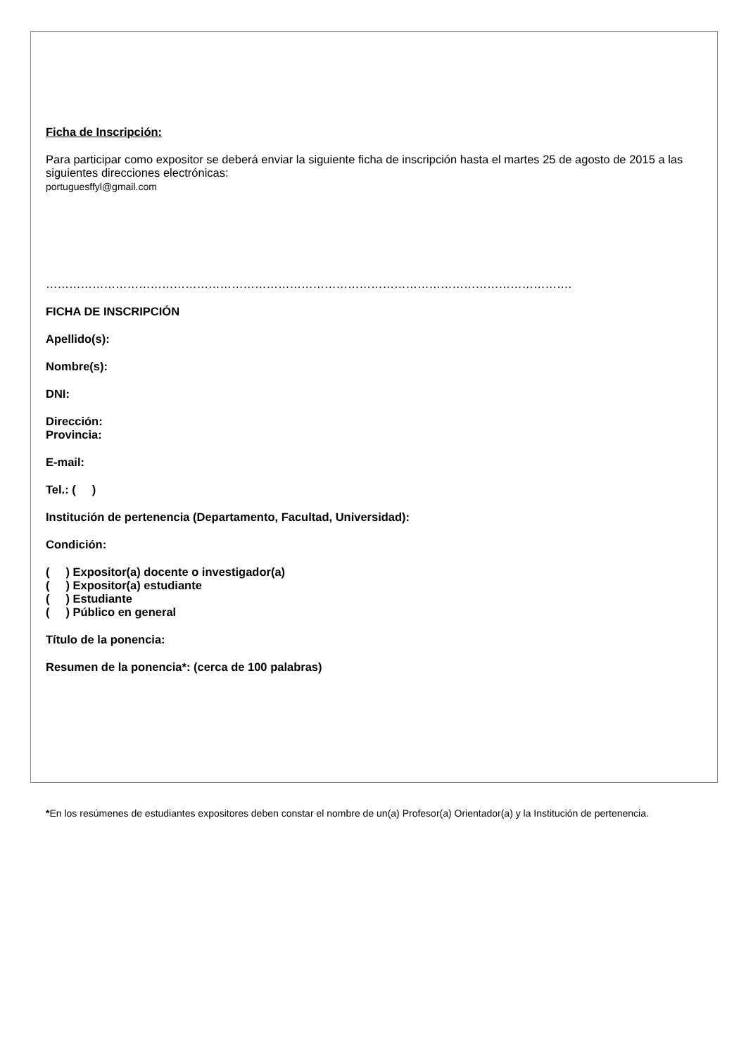Ficha de Inscripción:
Para participar como expositor se deberá enviar la siguiente ficha de inscripción hasta el martes 25 de agosto de 2015 a las siguientes direcciones electrónicas:
portuguesffyl@gmail.com
……………………………………………………………………………………………………………………….
FICHA DE INSCRIPCIÓN
Apellido(s):
Nombre(s):
DNI:
Dirección:
Provincia:
E-mail:
Tel.: ( )
Institución de pertenencia (Departamento, Facultad, Universidad):
Condición:
( ) Expositor(a) docente o investigador(a)
( ) Expositor(a) estudiante
( ) Estudiante
( ) Público en general
Título de la ponencia:
Resumen de la ponencia*: (cerca de 100 palabras)
*En los resúmenes de estudiantes expositores deben constar el nombre de un(a) Profesor(a) Orientador(a) y la Institución de pertenencia.